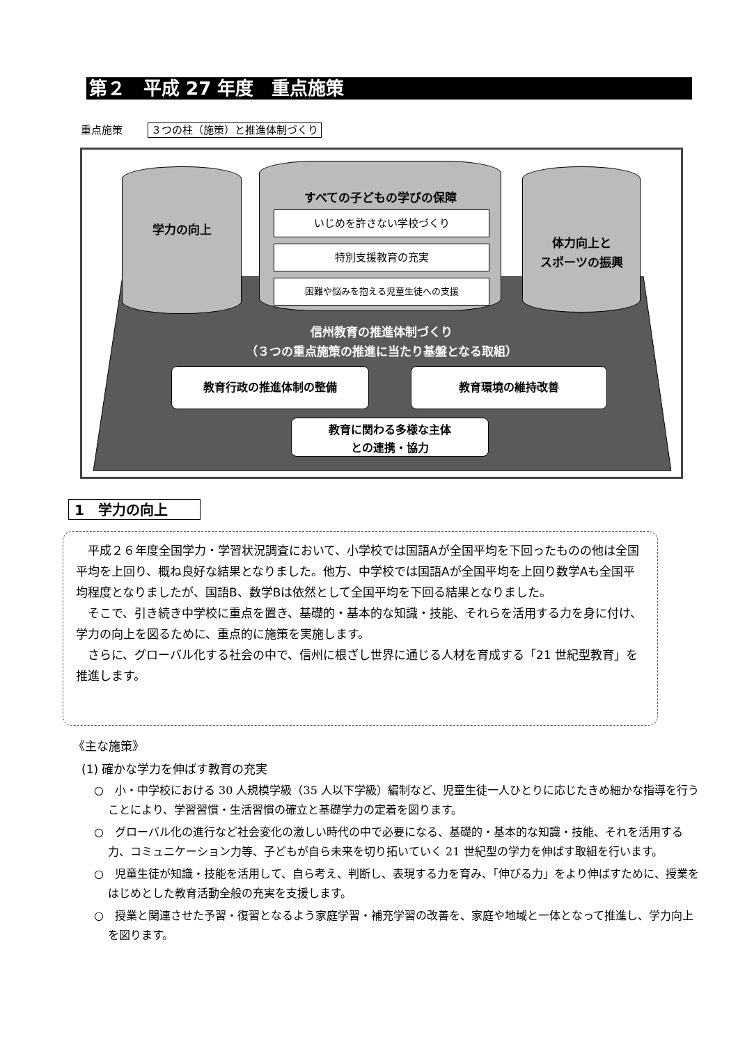第２　平成 27 年度　重点施策
重点施策 ３つの柱（施策）と推進体制づくり
学力の向上 すべての子どもの学びの保障
いじめを許さない学校づくり
特別支援教育の充実
困難や悩みを抱える児童生徒への支援
体力向上と
スポーツの振興
信州教育の推進体制づくり
（３つの重点施策の推進に当たり基盤となる取組）
教育行政の推進体制の整備 教育環境の維持改善
教育に関わる多様な主体
との連携・協力
1　学力の向上
平成２６年度全国学力・学習状況調査において、小学校では国語Aが全国平均を下回ったものの他は全国平均を上回り、概ね良好な結果となりました。他方、中学校では国語Aが全国平均を上回り数学Aも全国平均程度となりましたが、国語B、数学Bは依然として全国平均を下回る結果となりました。
そこで、引き続き中学校に重点を置き、基礎的・基本的な知識・技能、それらを活用する力を身に付け、学力の向上を図るために、重点的に施策を実施します。
さらに、グローバル化する社会の中で、信州に根ざし世界に通じる人材を育成する「21 世紀型教育」を推進します。
《主な施策》
(1) 確かな学力を伸ばす教育の充実
○　小・中学校における 30 人規模学級（35 人以下学級）編制など、児童生徒一人ひとりに応じたきめ細かな指導を行うことにより、学習習慣・生活習慣の確立と基礎学力の定着を図ります。
○　グローバル化の進行など社会変化の激しい時代の中で必要になる、基礎的・基本的な知識・技能、それを活用する力、コミュニケーション力等、子どもが自ら未来を切り拓いていく 21 世紀型の学力を伸ばす取組を行います。
○　児童生徒が知識・技能を活用して、自ら考え、判断し、表現する力を育み、「伸びる力」をより伸ばすために、授業をはじめとした教育活動全般の充実を支援します。
○　授業と関連させた予習・復習となるよう家庭学習・補充学習の改善を、家庭や地域と一体となって推進し、学力向上を図ります。